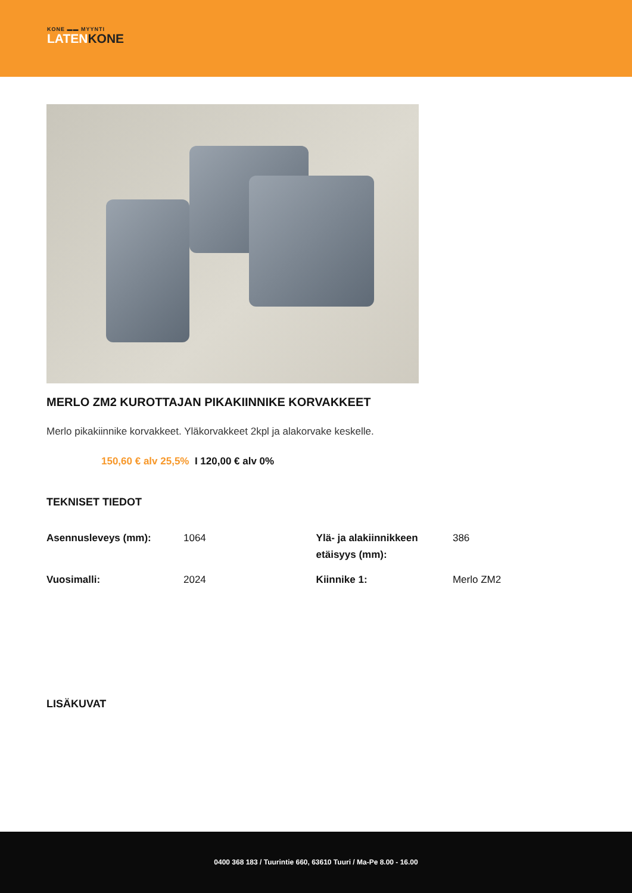KONE ▬▬ MYYNTI
LATENKONE
MERLO ZM2 KUROTTAJAN PIKAKIINNIKE KORVAKKEET
Merlo pikakiinnike korvakkeet. Yläkorvakkeet 2kpl ja alakorvake keskelle.
150,60 € alv 25,5% I 120,00 € alv 0%
TEKNISET TIEDOT
| Asennusleveys (mm): | 1064 | Ylä- ja alakiinnikkeen etäisyys (mm): | 386 |
| Vuosimalli: | 2024 | Kiinnike 1: | Merlo ZM2 |
LISÄKUVAT
0400 368 183 / Tuurintie 660, 63610 Tuuri / Ma-Pe 8.00 - 16.00